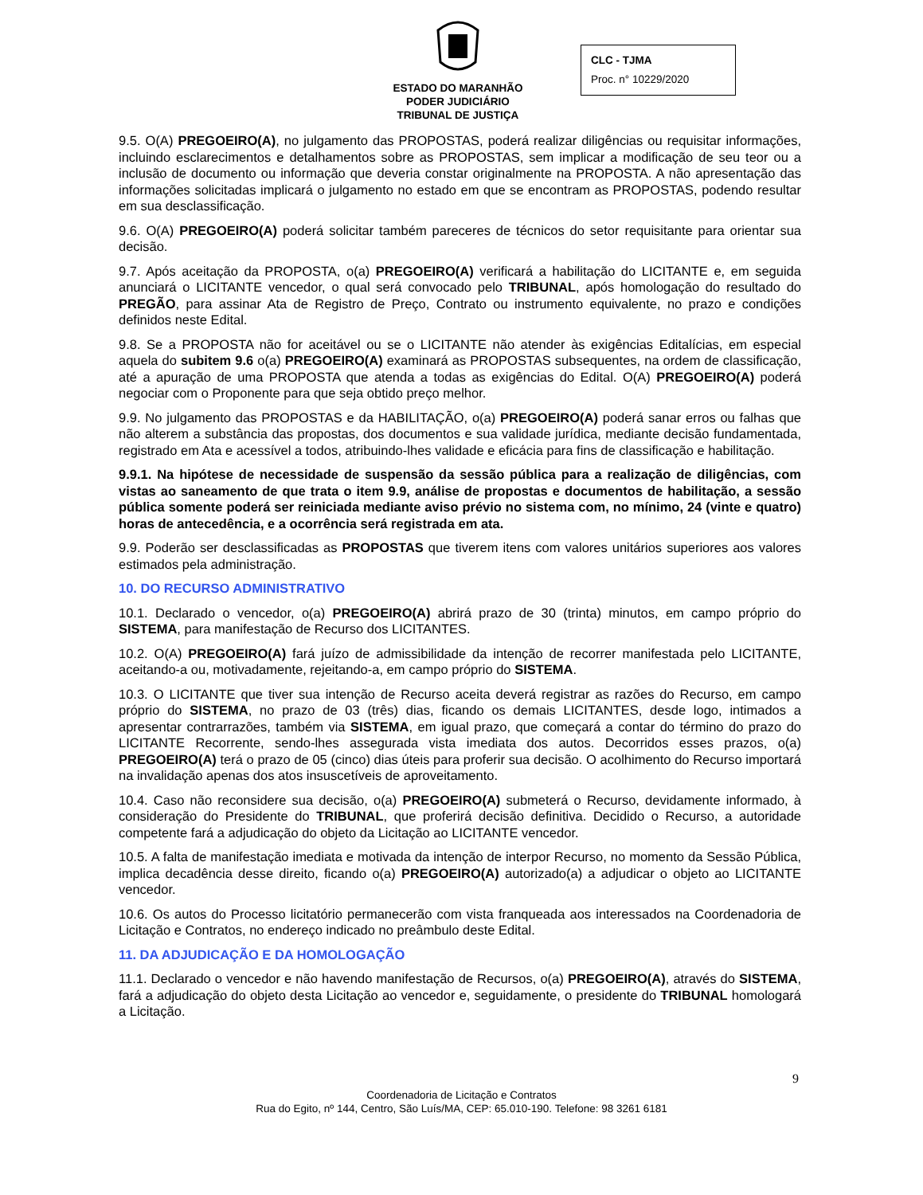ESTADO DO MARANHÃO
PODER JUDICIÁRIO
TRIBUNAL DE JUSTIÇA
CLC - TJMA
Proc. n° 10229/2020
9.5. O(A) PREGOEIRO(A), no julgamento das PROPOSTAS, poderá realizar diligências ou requisitar informações, incluindo esclarecimentos e detalhamentos sobre as PROPOSTAS, sem implicar a modificação de seu teor ou a inclusão de documento ou informação que deveria constar originalmente na PROPOSTA. A não apresentação das informações solicitadas implicará o julgamento no estado em que se encontram as PROPOSTAS, podendo resultar em sua desclassificação.
9.6. O(A) PREGOEIRO(A) poderá solicitar também pareceres de técnicos do setor requisitante para orientar sua decisão.
9.7. Após aceitação da PROPOSTA, o(a) PREGOEIRO(A) verificará a habilitação do LICITANTE e, em seguida anunciará o LICITANTE vencedor, o qual será convocado pelo TRIBUNAL, após homologação do resultado do PREGÃO, para assinar Ata de Registro de Preço, Contrato ou instrumento equivalente, no prazo e condições definidos neste Edital.
9.8. Se a PROPOSTA não for aceitável ou se o LICITANTE não atender às exigências Editalícias, em especial aquela do subitem 9.6 o(a) PREGOEIRO(A) examinará as PROPOSTAS subsequentes, na ordem de classificação, até a apuração de uma PROPOSTA que atenda a todas as exigências do Edital. O(A) PREGOEIRO(A) poderá negociar com o Proponente para que seja obtido preço melhor.
9.9. No julgamento das PROPOSTAS e da HABILITAÇÃO, o(a) PREGOEIRO(A) poderá sanar erros ou falhas que não alterem a substância das propostas, dos documentos e sua validade jurídica, mediante decisão fundamentada, registrado em Ata e acessível a todos, atribuindo-lhes validade e eficácia para fins de classificação e habilitação.
9.9.1. Na hipótese de necessidade de suspensão da sessão pública para a realização de diligências, com vistas ao saneamento de que trata o item 9.9, análise de propostas e documentos de habilitação, a sessão pública somente poderá ser reiniciada mediante aviso prévio no sistema com, no mínimo, 24 (vinte e quatro) horas de antecedência, e a ocorrência será registrada em ata.
9.9. Poderão ser desclassificadas as PROPOSTAS que tiverem itens com valores unitários superiores aos valores estimados pela administração.
10. DO RECURSO ADMINISTRATIVO
10.1. Declarado o vencedor, o(a) PREGOEIRO(A) abrirá prazo de 30 (trinta) minutos, em campo próprio do SISTEMA, para manifestação de Recurso dos LICITANTES.
10.2. O(A) PREGOEIRO(A) fará juízo de admissibilidade da intenção de recorrer manifestada pelo LICITANTE, aceitando-a ou, motivadamente, rejeitando-a, em campo próprio do SISTEMA.
10.3. O LICITANTE que tiver sua intenção de Recurso aceita deverá registrar as razões do Recurso, em campo próprio do SISTEMA, no prazo de 03 (três) dias, ficando os demais LICITANTES, desde logo, intimados a apresentar contrarrazões, também via SISTEMA, em igual prazo, que começará a contar do término do prazo do LICITANTE Recorrente, sendo-lhes assegurada vista imediata dos autos. Decorridos esses prazos, o(a) PREGOEIRO(A) terá o prazo de 05 (cinco) dias úteis para proferir sua decisão. O acolhimento do Recurso importará na invalidação apenas dos atos insuscetíveis de aproveitamento.
10.4. Caso não reconsidere sua decisão, o(a) PREGOEIRO(A) submeterá o Recurso, devidamente informado, à consideração do Presidente do TRIBUNAL, que proferirá decisão definitiva. Decidido o Recurso, a autoridade competente fará a adjudicação do objeto da Licitação ao LICITANTE vencedor.
10.5. A falta de manifestação imediata e motivada da intenção de interpor Recurso, no momento da Sessão Pública, implica decadência desse direito, ficando o(a) PREGOEIRO(A) autorizado(a) a adjudicar o objeto ao LICITANTE vencedor.
10.6. Os autos do Processo licitatório permanecerão com vista franqueada aos interessados na Coordenadoria de Licitação e Contratos, no endereço indicado no preâmbulo deste Edital.
11. DA ADJUDICAÇÃO E DA HOMOLOGAÇÃO
11.1. Declarado o vencedor e não havendo manifestação de Recursos, o(a) PREGOEIRO(A), através do SISTEMA, fará a adjudicação do objeto desta Licitação ao vencedor e, seguidamente, o presidente do TRIBUNAL homologará a Licitação.
9
Coordenadoria de Licitação e Contratos
Rua do Egito, nº 144, Centro, São Luís/MA, CEP: 65.010-190. Telefone: 98 3261 6181